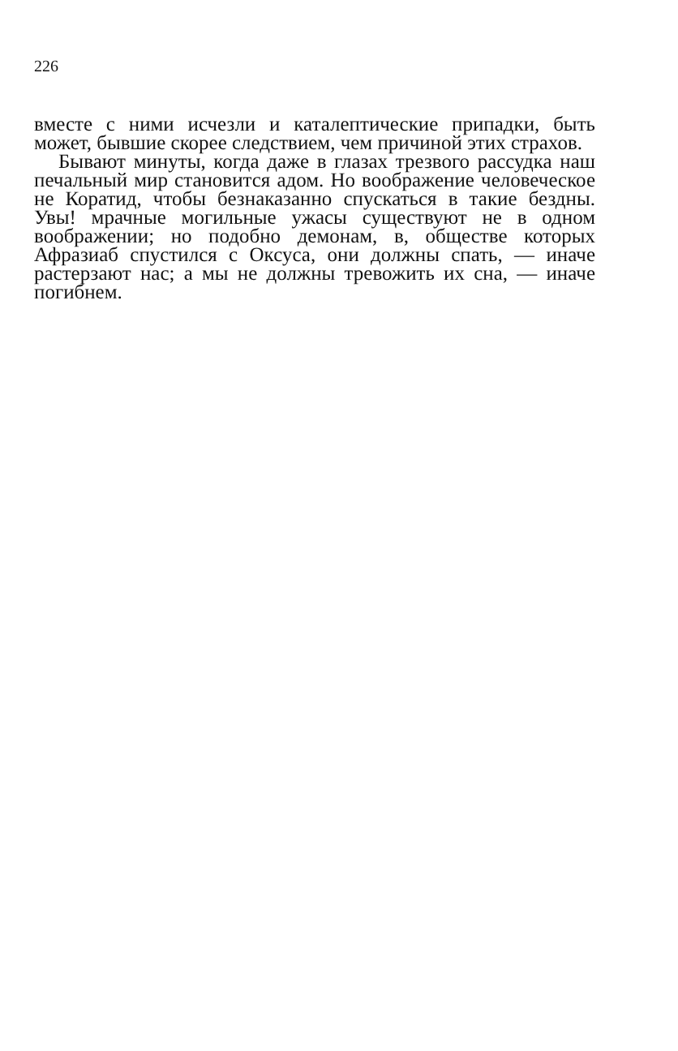226
вместе с ними исчезли и каталептические припадки, быть может, бывшие скорее следствием, чем причиной этих страхов.
Бывают минуты, когда даже в глазах трезвого рассудка наш печальный мир становится адом. Но воображение человеческое не Коратид, чтобы безнаказанно спускаться в такие бездны. Увы! мрачные могильные ужасы существуют не в одном воображении; но подобно демонам, в, обществе которых Афразиаб спустился с Оксуса, они должны спать, — иначе растерзают нас; а мы не должны тревожить их сна, — иначе погибнем.